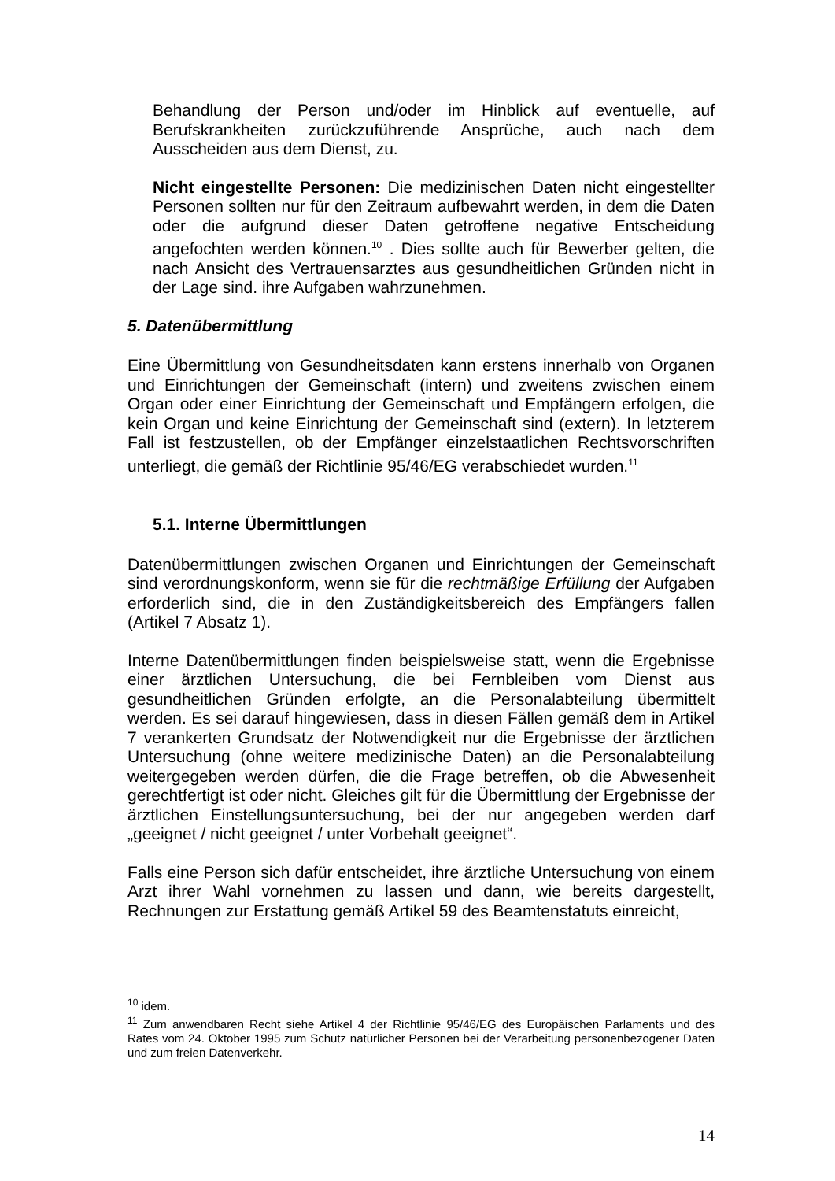Behandlung der Person und/oder im Hinblick auf eventuelle, auf Berufskrankheiten zurückzuführende Ansprüche, auch nach dem Ausscheiden aus dem Dienst, zu.
Nicht eingestellte Personen: Die medizinischen Daten nicht eingestellter Personen sollten nur für den Zeitraum aufbewahrt werden, in dem die Daten oder die aufgrund dieser Daten getroffene negative Entscheidung angefochten werden können.<sup>10</sup> . Dies sollte auch für Bewerber gelten, die nach Ansicht des Vertrauensarztes aus gesundheitlichen Gründen nicht in der Lage sind. ihre Aufgaben wahrzunehmen.
5. Datenübermittlung
Eine Übermittlung von Gesundheitsdaten kann erstens innerhalb von Organen und Einrichtungen der Gemeinschaft (intern) und zweitens zwischen einem Organ oder einer Einrichtung der Gemeinschaft und Empfängern erfolgen, die kein Organ und keine Einrichtung der Gemeinschaft sind (extern). In letzterem Fall ist festzustellen, ob der Empfänger einzelstaatlichen Rechtsvorschriften unterliegt, die gemäß der Richtlinie 95/46/EG verabschiedet wurden.<sup>11</sup>
5.1. Interne Übermittlungen
Datenübermittlungen zwischen Organen und Einrichtungen der Gemeinschaft sind verordnungskonform, wenn sie für die rechtmäßige Erfüllung der Aufgaben erforderlich sind, die in den Zuständigkeitsbereich des Empfängers fallen (Artikel 7 Absatz 1).
Interne Datenübermittlungen finden beispielsweise statt, wenn die Ergebnisse einer ärztlichen Untersuchung, die bei Fernbleiben vom Dienst aus gesundheitlichen Gründen erfolgte, an die Personalabteilung übermittelt werden. Es sei darauf hingewiesen, dass in diesen Fällen gemäß dem in Artikel 7 verankerten Grundsatz der Notwendigkeit nur die Ergebnisse der ärztlichen Untersuchung (ohne weitere medizinische Daten) an die Personalabteilung weitergegeben werden dürfen, die die Frage betreffen, ob die Abwesenheit gerechtfertigt ist oder nicht. Gleiches gilt für die Übermittlung der Ergebnisse der ärztlichen Einstellungsuntersuchung, bei der nur angegeben werden darf „geeignet / nicht geeignet / unter Vorbehalt geeignet“.
Falls eine Person sich dafür entscheidet, ihre ärztliche Untersuchung von einem Arzt ihrer Wahl vornehmen zu lassen und dann, wie bereits dargestellt, Rechnungen zur Erstattung gemäß Artikel 59 des Beamtenstatuts einreicht,
<sup>10</sup> idem.
<sup>11</sup> Zum anwendbaren Recht siehe Artikel 4 der Richtlinie 95/46/EG des Europäischen Parlaments und des Rates vom 24. Oktober 1995 zum Schutz natürlicher Personen bei der Verarbeitung personenbezogener Daten und zum freien Datenverkehr.
14